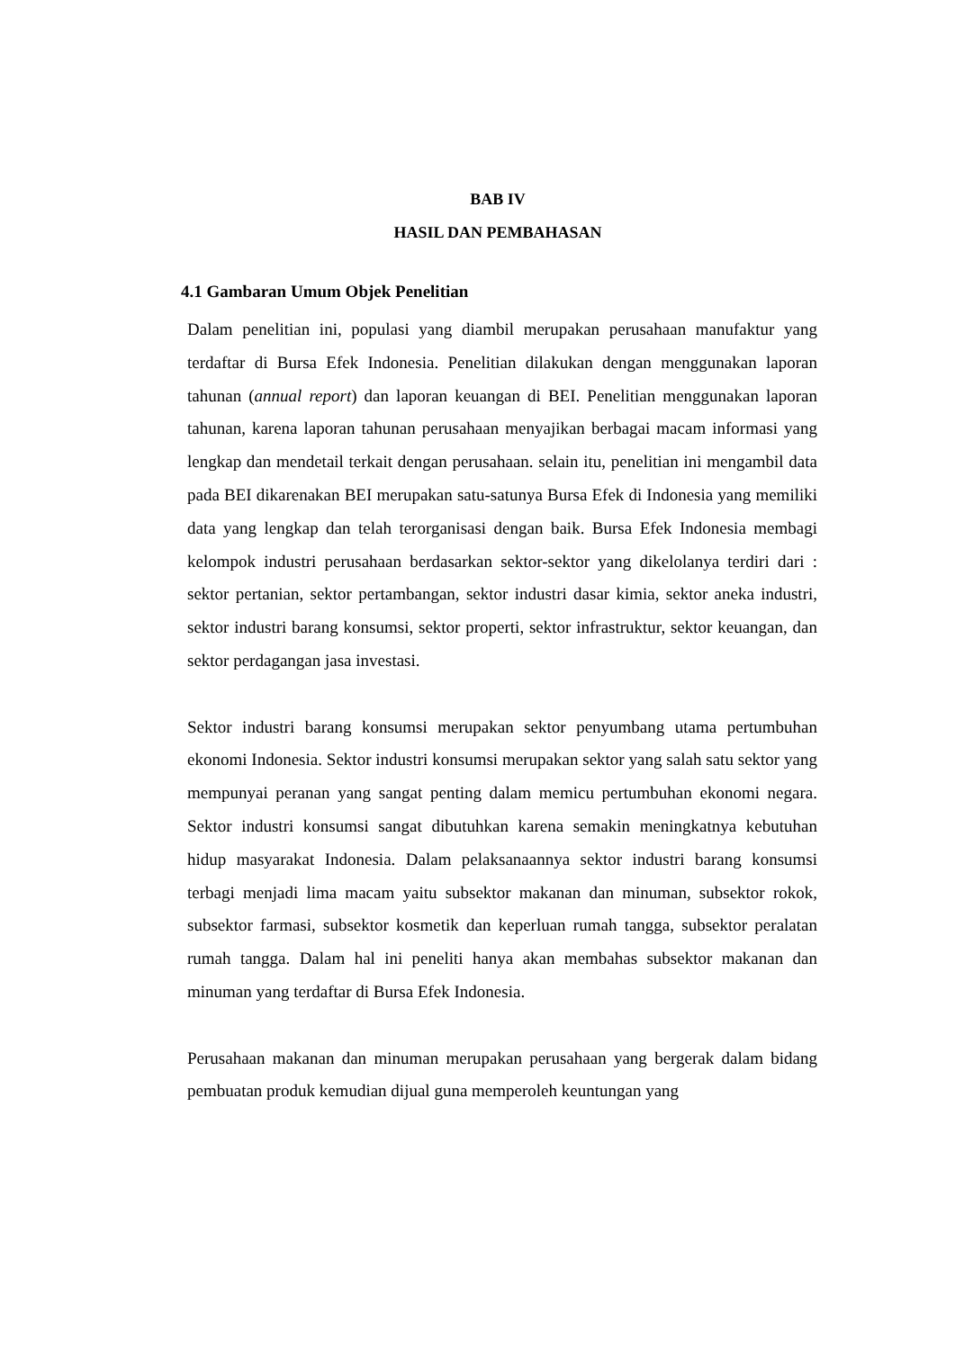BAB IV
HASIL DAN PEMBAHASAN
4.1 Gambaran Umum Objek Penelitian
Dalam penelitian ini, populasi yang diambil merupakan perusahaan manufaktur yang terdaftar di Bursa Efek Indonesia. Penelitian dilakukan dengan menggunakan laporan tahunan (annual report) dan laporan keuangan di BEI. Penelitian menggunakan laporan tahunan, karena laporan tahunan perusahaan menyajikan berbagai macam informasi yang lengkap dan mendetail terkait dengan perusahaan. selain itu, penelitian ini mengambil data pada BEI dikarenakan BEI merupakan satu-satunya Bursa Efek di Indonesia yang memiliki data yang lengkap dan telah terorganisasi dengan baik. Bursa Efek Indonesia membagi kelompok industri perusahaan berdasarkan sektor-sektor yang dikelolanya terdiri dari : sektor pertanian, sektor pertambangan, sektor industri dasar kimia, sektor aneka industri, sektor industri barang konsumsi, sektor properti, sektor infrastruktur, sektor keuangan, dan sektor perdagangan jasa investasi.
Sektor industri barang konsumsi merupakan sektor penyumbang utama pertumbuhan ekonomi Indonesia. Sektor industri konsumsi merupakan sektor yang salah satu sektor yang mempunyai peranan yang sangat penting dalam memicu pertumbuhan ekonomi negara. Sektor industri konsumsi sangat dibutuhkan karena semakin meningkatnya kebutuhan hidup masyarakat Indonesia. Dalam pelaksanaannya sektor industri barang konsumsi terbagi menjadi lima macam yaitu subsektor makanan dan minuman, subsektor rokok, subsektor farmasi, subsektor kosmetik dan keperluan rumah tangga, subsektor peralatan rumah tangga. Dalam hal ini peneliti hanya akan membahas subsektor makanan dan minuman yang terdaftar di Bursa Efek Indonesia.
Perusahaan makanan dan minuman merupakan perusahaan yang bergerak dalam bidang pembuatan produk kemudian dijual guna memperoleh keuntungan yang